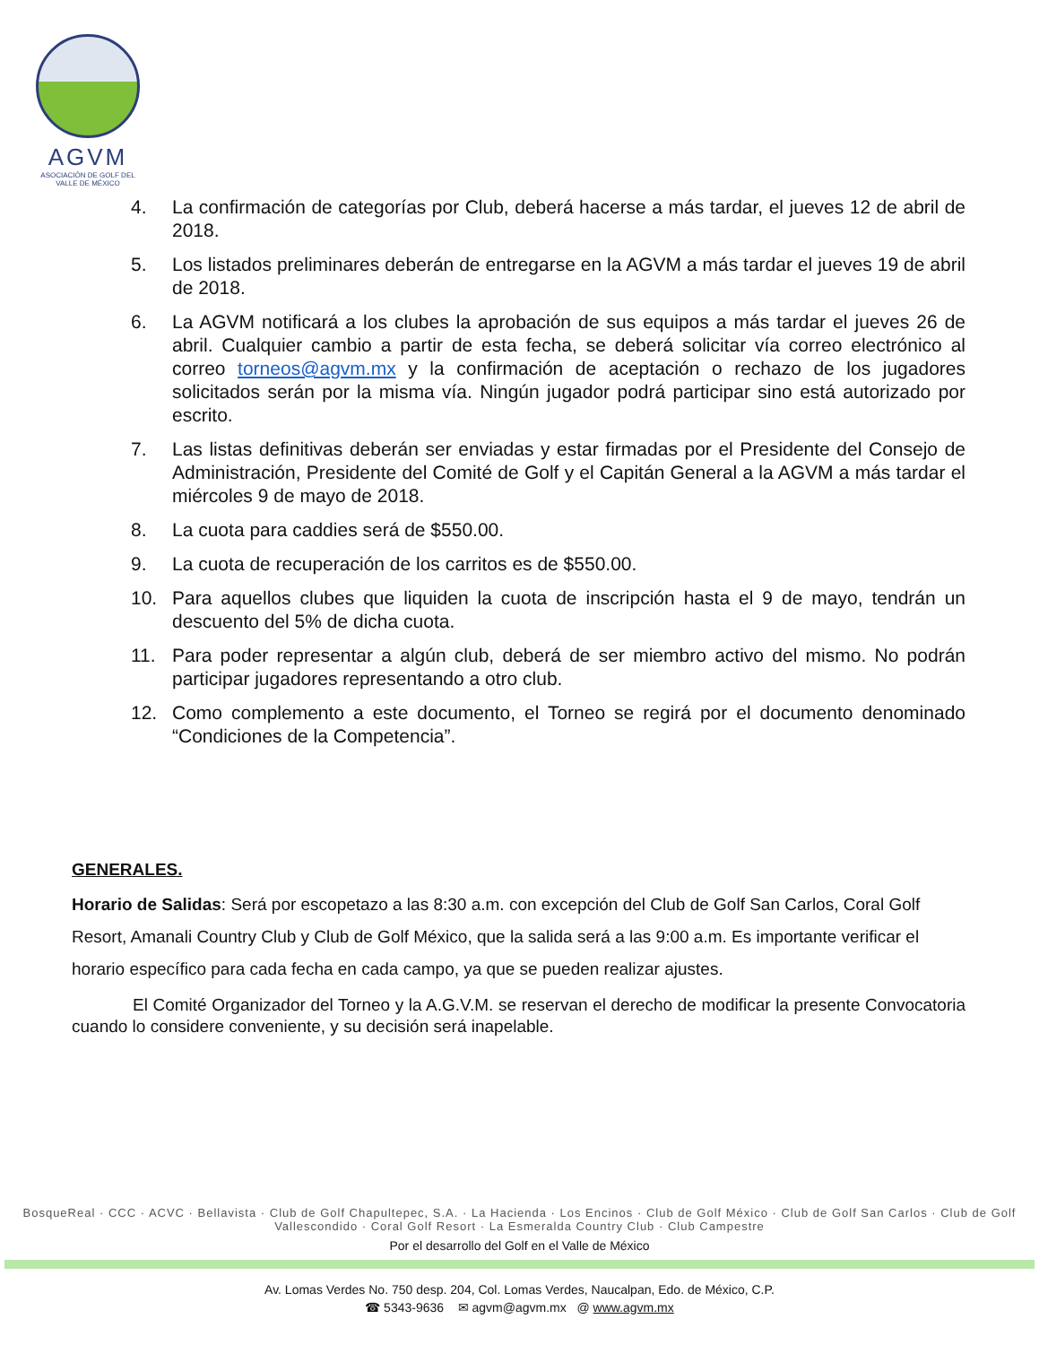AGVM
ASOCIACIÓN DE GOLF DEL VALLE DE MÉXICO
4. La confirmación de categorías por Club, deberá hacerse a más tardar, el jueves 12 de abril de 2018.
5. Los listados preliminares deberán de entregarse en la AGVM a más tardar el jueves 19 de abril de 2018.
6. La AGVM notificará a los clubes la aprobación de sus equipos a más tardar el jueves 26 de abril. Cualquier cambio a partir de esta fecha, se deberá solicitar vía correo electrónico al correo torneos@agvm.mx y la confirmación de aceptación o rechazo de los jugadores solicitados serán por la misma vía. Ningún jugador podrá participar sino está autorizado por escrito.
7. Las listas definitivas deberán ser enviadas y estar firmadas por el Presidente del Consejo de Administración, Presidente del Comité de Golf y el Capitán General a la AGVM a más tardar el miércoles 9 de mayo de 2018.
8. La cuota para caddies será de $550.00.
9. La cuota de recuperación de los carritos es de $550.00.
10. Para aquellos clubes que liquiden la cuota de inscripción hasta el 9 de mayo, tendrán un descuento del 5% de dicha cuota.
11. Para poder representar a algún club, deberá de ser miembro activo del mismo. No podrán participar jugadores representando a otro club.
12. Como complemento a este documento, el Torneo se regirá por el documento denominado “Condiciones de la Competencia”.
GENERALES.
Horario de Salidas: Será por escopetazo a las 8:30 a.m. con excepción del Club de Golf San Carlos, Coral Golf Resort, Amanali Country Club y Club de Golf México, que la salida será a las 9:00 a.m. Es importante verificar el horario específico para cada fecha en cada campo, ya que se pueden realizar ajustes.
El Comité Organizador del Torneo y la A.G.V.M. se reservan el derecho de modificar la presente Convocatoria cuando lo considere conveniente, y su decisión será inapelable.
BosqueReal · CCC · ACVC · Bellavista · Club de Golf Chapultepec, S.A. · La Hacienda · Los Encinos · Club de Golf México · Club de Golf San Carlos · Club de Golf Vallescondido · Coral Golf Resort · La Esmeralda Country Club · Club Campestre
Por el desarrollo del Golf en el Valle de México
Av. Lomas Verdes No. 750 desp. 204, Col. Lomas Verdes, Naucalpan, Edo. de México, C.P.
☎ 5343-9636 ✉ agvm@agvm.mx @ www.agvm.mx